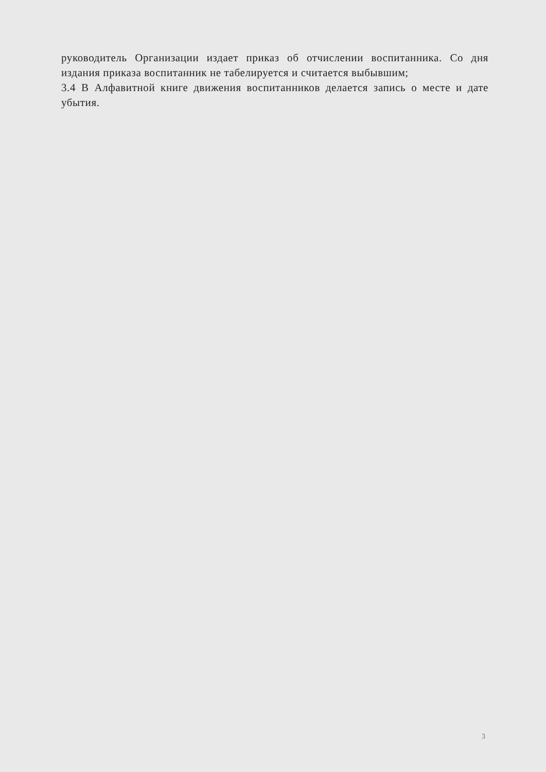руководитель Организации издает приказ об отчислении воспитанника. Со дня издания приказа воспитанник не табелируется и считается выбывшим;
3.4 В Алфавитной книге движения воспитанников делается запись о месте и дате убытия.
3